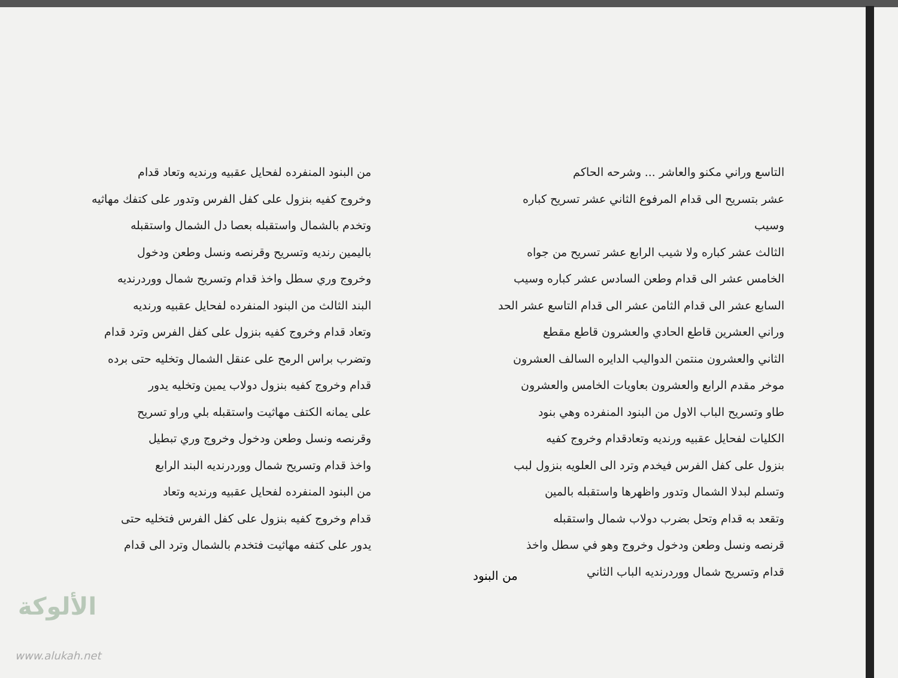التاسع وراني مكنو والعاشر ... وشرحه الحاكم
عشر بتسريح الى قدام المرفوع الثاني عشر تسريح كباره وسيب
الثالث عشر كباره ولا شيب الرابع عشر تسريح من جواه
الخامس عشر الى قدام وطعن السادس عشر كباره وسيب
السابع عشر الى قدام الثامن عشر الى قدام التاسع عشر الحد
وراني العشرين قاطع الحادي والعشرون قاطع مقطع
الثاني والعشرون منتمن الدواليب الدايره السالف العشرون
موخر مقدم الرابع والعشرون بعاويات الخامس والعشرون
طاو وتسريح الباب الاول من البنود المنفرده وهي بنود
الكليات لفحايل عقبيه ورنديه وتعادقدام وخروج كفيه
بنزول على كفل الفرس فيخدم وترد الى العلويه بنزول لبب
وتسلم لبدلا الشمال وتدور واظهرها واستقبله بالمين
وتقعد به قدام وتحل بضرب دولاب شمال واستقبله
قرنصه ونسل وطعن ودخول وخروج وهو في سطل واخذ
قدام وتسريح شمال ووردرنديه الباب الثاني
من البنود المنفرده لفحايل عقبيه ورنديه وتعاد قدام
وخروج كفيه بنزول على كفل الفرس وتدور على كتفك مهاثيه
وتخدم بالشمال واستقبله بعصا دل الشمال واستقبله
باليمين رنديه وتسريح وقرنصه ونسل وطعن ودخول
وخروج وري سطل واخذ قدام وتسريح شمال ووردرنديه
البند الثالث من البنود المنفرده لفحايل عقبيه ورنديه
وتعاد قدام وخروج كفيه بنزول على كفل الفرس وترد قدام
وتضرب براس الرمح على عنقل الشمال وتخليه حتى برده
قدام وخروج كفيه بنزول دولاب يمين وتخليه يدور
على يمانه الكتف مهاثيت واستقبله بلي وراو تسريح
وقرنصه ونسل وطعن ودخول وخروج وري تبطيل
واخذ قدام وتسريح شمال ووردرنديه البند الرابع
من البنود المنفرده لفحايل عقبيه ورنديه وتعاد
قدام وخروج كفيه بنزول على كفل الفرس فتخليه حتى
يدور على كتفه مهاثيت فتخدم بالشمال وترد الى قدام
من البنود
الألوكة
www.alukah.net